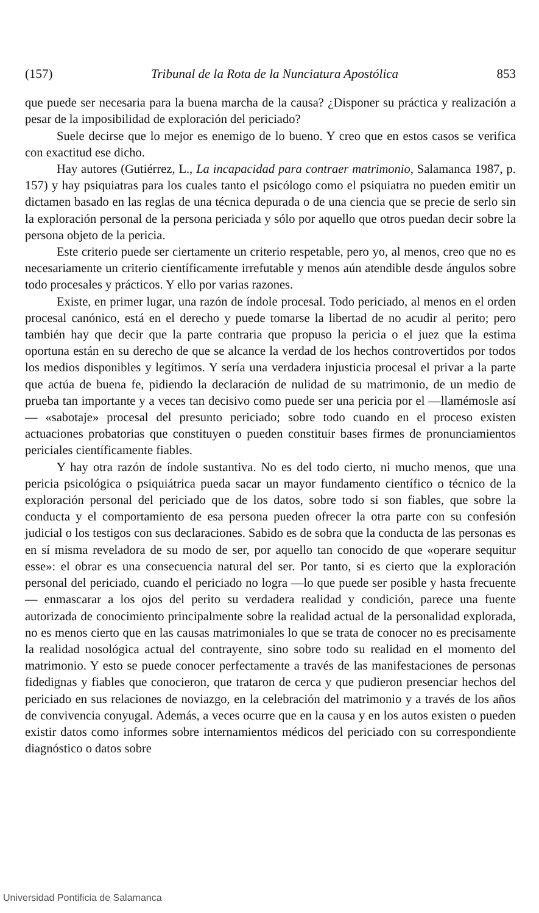(157) Tribunal de la Rota de la Nunciatura Apostólica 853
que puede ser necesaria para la buena marcha de la causa? ¿Disponer su práctica y realización a pesar de la imposibilidad de exploración del periciado?
Suele decirse que lo mejor es enemigo de lo bueno. Y creo que en estos casos se verifica con exactitud ese dicho.
Hay autores (Gutiérrez, L., La incapacidad para contraer matrimonio, Salamanca 1987, p. 157) y hay psiquiatras para los cuales tanto el psicólogo como el psiquiatra no pueden emitir un dictamen basado en las reglas de una técnica depurada o de una ciencia que se precie de serlo sin la exploración personal de la persona periciada y sólo por aquello que otros puedan decir sobre la persona objeto de la pericia.
Este criterio puede ser ciertamente un criterio respetable, pero yo, al menos, creo que no es necesariamente un criterio científicamente irrefutable y menos aún atendible desde ángulos sobre todo procesales y prácticos. Y ello por varias razones.
Existe, en primer lugar, una razón de índole procesal. Todo periciado, al menos en el orden procesal canónico, está en el derecho y puede tomarse la libertad de no acudir al perito; pero también hay que decir que la parte contraria que propuso la pericia o el juez que la estima oportuna están en su derecho de que se alcance la verdad de los hechos controvertidos por todos los medios disponibles y legítimos. Y sería una verdadera injusticia procesal el privar a la parte que actúa de buena fe, pidiendo la declaración de nulidad de su matrimonio, de un medio de prueba tan importante y a veces tan decisivo como puede ser una pericia por el —llamémosle así— «sabotaje» procesal del presunto periciado; sobre todo cuando en el proceso existen actuaciones probatorias que constituyen o pueden constituir bases firmes de pronunciamientos periciales científicamente fiables.
Y hay otra razón de índole sustantiva. No es del todo cierto, ni mucho menos, que una pericia psicológica o psiquiátrica pueda sacar un mayor fundamento científico o técnico de la exploración personal del periciado que de los datos, sobre todo si son fiables, que sobre la conducta y el comportamiento de esa persona pueden ofrecer la otra parte con su confesión judicial o los testigos con sus declaraciones. Sabido es de sobra que la conducta de las personas es en sí misma reveladora de su modo de ser, por aquello tan conocido de que «operare sequitur esse»: el obrar es una consecuencia natural del ser. Por tanto, si es cierto que la exploración personal del periciado, cuando el periciado no logra —lo que puede ser posible y hasta frecuente— enmascarar a los ojos del perito su verdadera realidad y condición, parece una fuente autorizada de conocimiento principalmente sobre la realidad actual de la personalidad explorada, no es menos cierto que en las causas matrimoniales lo que se trata de conocer no es precisamente la realidad nosológica actual del contrayente, sino sobre todo su realidad en el momento del matrimonio. Y esto se puede conocer perfectamente a través de las manifestaciones de personas fidedignas y fiables que conocieron, que trataron de cerca y que pudieron presenciar hechos del periciado en sus relaciones de noviazgo, en la celebración del matrimonio y a través de los años de convivencia conyugal. Además, a veces ocurre que en la causa y en los autos existen o pueden existir datos como informes sobre internamientos médicos del periciado con su correspondiente diagnóstico o datos sobre
Universidad Pontificia de Salamanca